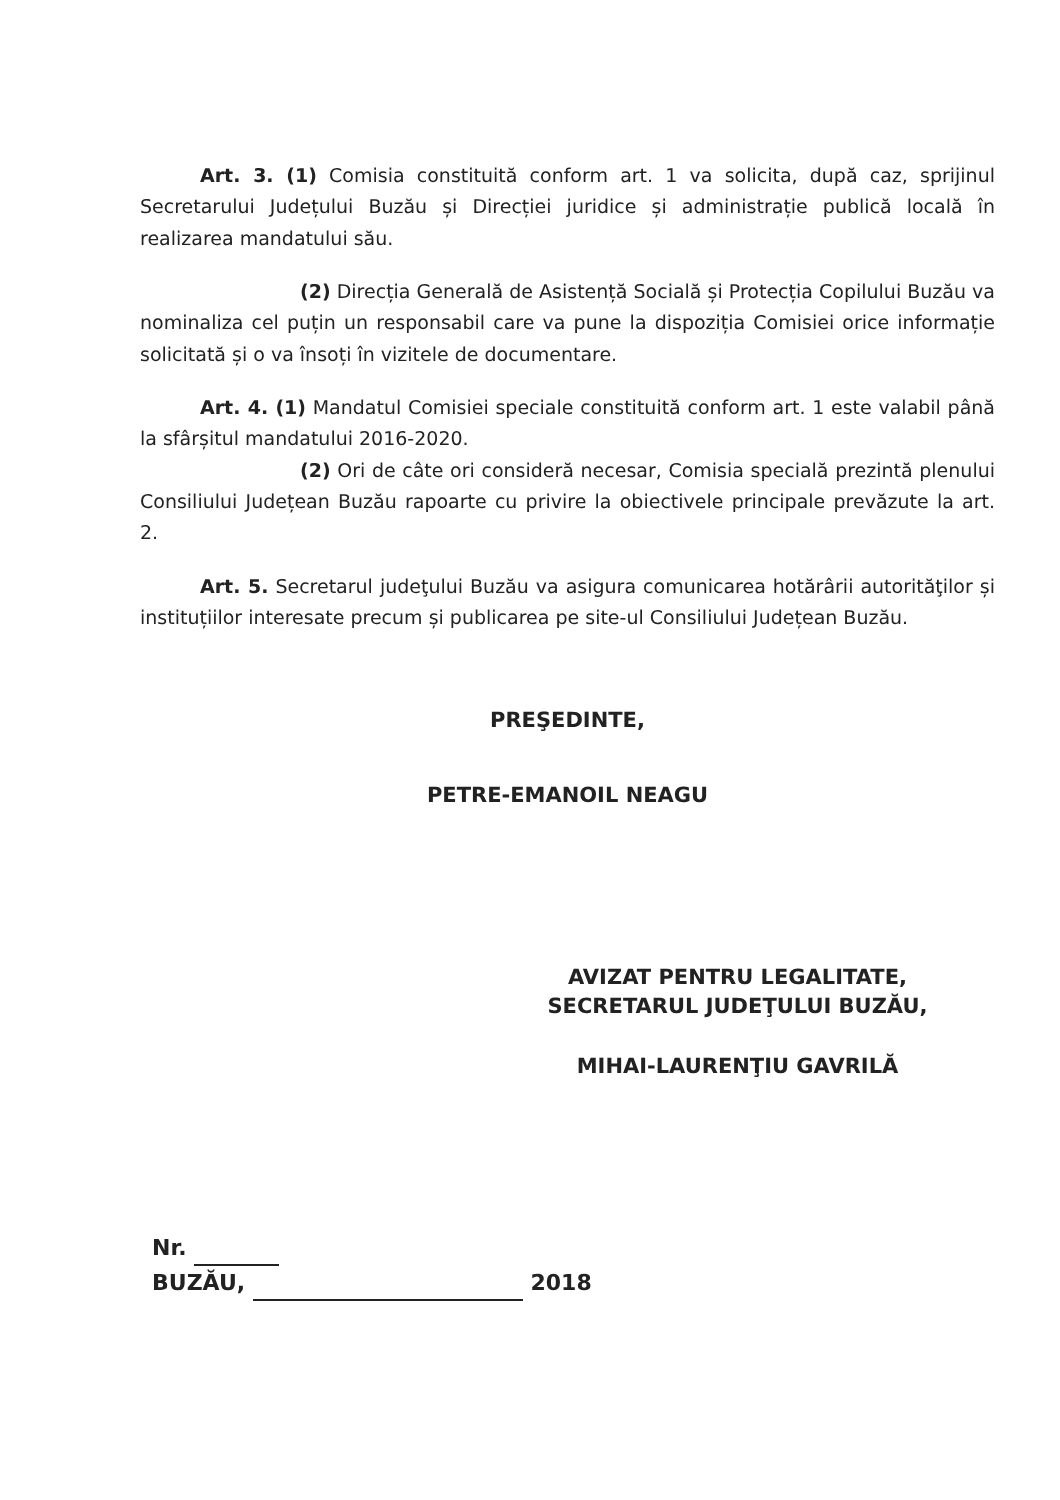Art. 3. (1) Comisia constituită conform art. 1 va solicita, după caz, sprijinul Secretarului Județului Buzău și Direcției juridice și administrație publică locală în realizarea mandatului său.
(2) Direcția Generală de Asistență Socială și Protecția Copilului Buzău va nominaliza cel puțin un responsabil care va pune la dispoziția Comisiei orice informație solicitată și o va însoți în vizitele de documentare.
Art. 4. (1) Mandatul Comisiei speciale constituită conform art. 1 este valabil până la sfârșitul mandatului 2016-2020.
(2) Ori de câte ori consideră necesar, Comisia specială prezintă plenului Consiliului Județean Buzău rapoarte cu privire la obiectivele principale prevăzute la art. 2.
Art. 5. Secretarul judeţului Buzău va asigura comunicarea hotărârii autorităţilor și instituțiilor interesate precum și publicarea pe site-ul Consiliului Județean Buzău.
PREŞEDINTE,
PETRE-EMANOIL NEAGU
AVIZAT PENTRU LEGALITATE,
SECRETARUL JUDEŢULUI BUZĂU,
MIHAI-LAURENŢIU GAVRILĂ
Nr.
BUZĂU, 2018